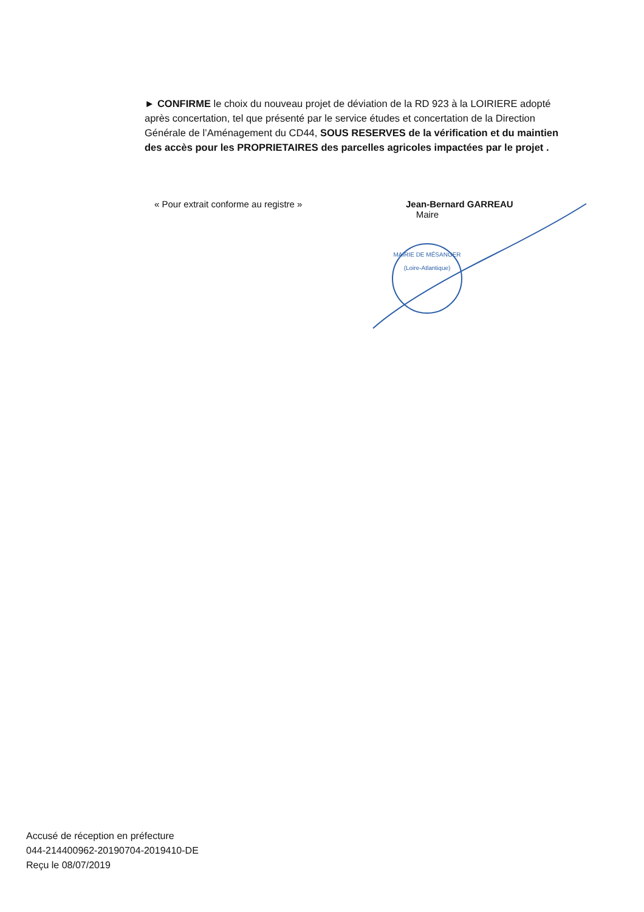► CONFIRME le choix du nouveau projet de déviation de la RD 923 à la LOIRIERE adopté après concertation, tel que présenté par le service études et concertation de la Direction Générale de l’Aménagement du CD44, SOUS RESERVES de la vérification et du maintien des accès pour les PROPRIETAIRES des parcelles agricoles impactées par le projet .
« Pour extrait conforme au registre »
Jean-Bernard GARREAU
Maire
MAIRIE DE MÉSANGER
(Loire-Atlantique)
Accusé de réception en préfecture
044-214400962-20190704-2019410-DE
Reçu le 08/07/2019